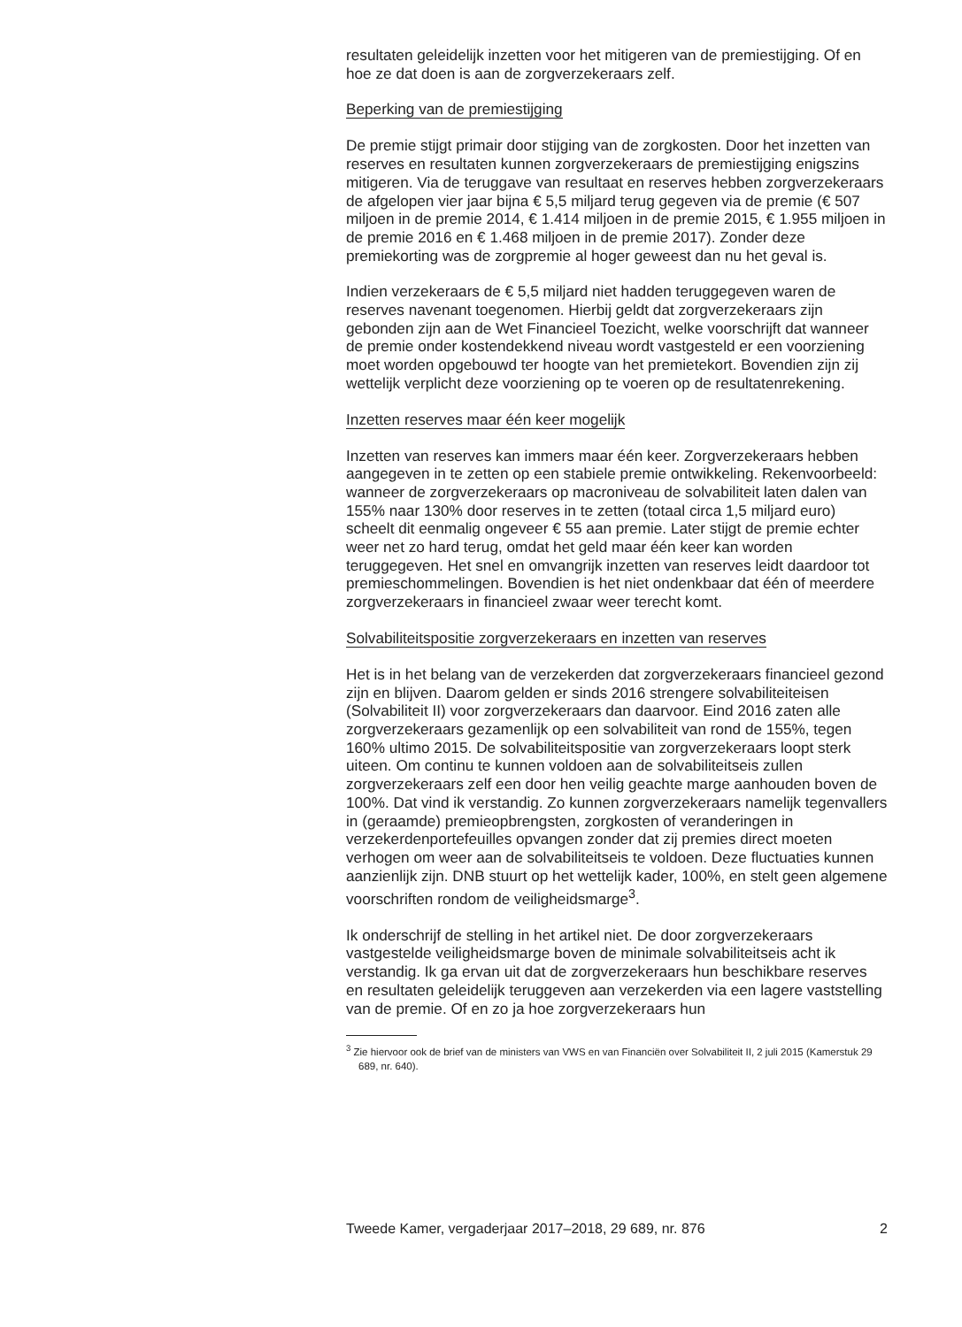resultaten geleidelijk inzetten voor het mitigeren van de premiestijging. Of en hoe ze dat doen is aan de zorgverzekeraars zelf.
Beperking van de premiestijging
De premie stijgt primair door stijging van de zorgkosten. Door het inzetten van reserves en resultaten kunnen zorgverzekeraars de premiestijging enigszins mitigeren. Via de teruggave van resultaat en reserves hebben zorgverzekeraars de afgelopen vier jaar bijna € 5,5 miljard terug gegeven via de premie (€ 507 miljoen in de premie 2014, € 1.414 miljoen in de premie 2015, € 1.955 miljoen in de premie 2016 en € 1.468 miljoen in de premie 2017). Zonder deze premiekorting was de zorgpremie al hoger geweest dan nu het geval is.
Indien verzekeraars de € 5,5 miljard niet hadden teruggegeven waren de reserves navenant toegenomen. Hierbij geldt dat zorgverzekeraars zijn gebonden zijn aan de Wet Financieel Toezicht, welke voorschrijft dat wanneer de premie onder kostendekkend niveau wordt vastgesteld er een voorziening moet worden opgebouwd ter hoogte van het premietekort. Bovendien zijn zij wettelijk verplicht deze voorziening op te voeren op de resultatenrekening.
Inzetten reserves maar één keer mogelijk
Inzetten van reserves kan immers maar één keer. Zorgverzekeraars hebben aangegeven in te zetten op een stabiele premie ontwikkeling. Rekenvoorbeeld: wanneer de zorgverzekeraars op macroniveau de solvabiliteit laten dalen van 155% naar 130% door reserves in te zetten (totaal circa 1,5 miljard euro) scheelt dit eenmalig ongeveer € 55 aan premie. Later stijgt de premie echter weer net zo hard terug, omdat het geld maar één keer kan worden teruggegeven. Het snel en omvangrijk inzetten van reserves leidt daardoor tot premieschommelingen. Bovendien is het niet ondenkbaar dat één of meerdere zorgverzekeraars in financieel zwaar weer terecht komt.
Solvabiliteitspositie zorgverzekeraars en inzetten van reserves
Het is in het belang van de verzekerden dat zorgverzekeraars financieel gezond zijn en blijven. Daarom gelden er sinds 2016 strengere solvabiliteiteisen (Solvabiliteit II) voor zorgverzekeraars dan daarvoor. Eind 2016 zaten alle zorgverzekeraars gezamenlijk op een solvabiliteit van rond de 155%, tegen 160% ultimo 2015. De solvabiliteitspositie van zorgverzekeraars loopt sterk uiteen. Om continu te kunnen voldoen aan de solvabiliteitseis zullen zorgverzekeraars zelf een door hen veilig geachte marge aanhouden boven de 100%. Dat vind ik verstandig. Zo kunnen zorgverzekeraars namelijk tegenvallers in (geraamde) premieopbrengsten, zorgkosten of veranderingen in verzekerdenportefeuilles opvangen zonder dat zij premies direct moeten verhogen om weer aan de solvabiliteitseis te voldoen. Deze fluctuaties kunnen aanzienlijk zijn. DNB stuurt op het wettelijk kader, 100%, en stelt geen algemene voorschriften rondom de veiligheidsmarge<sup>3</sup>.
Ik onderschrijf de stelling in het artikel niet. De door zorgverzekeraars vastgestelde veiligheidsmarge boven de minimale solvabiliteitseis acht ik verstandig. Ik ga ervan uit dat de zorgverzekeraars hun beschikbare reserves en resultaten geleidelijk teruggeven aan verzekerden via een lagere vaststelling van de premie. Of en zo ja hoe zorgverzekeraars hun
<sup>3</sup> Zie hiervoor ook de brief van de ministers van VWS en van Financiën over Solvabiliteit II, 2 juli 2015 (Kamerstuk 29 689, nr. 640).
Tweede Kamer, vergaderjaar 2017–2018, 29 689, nr. 876 2